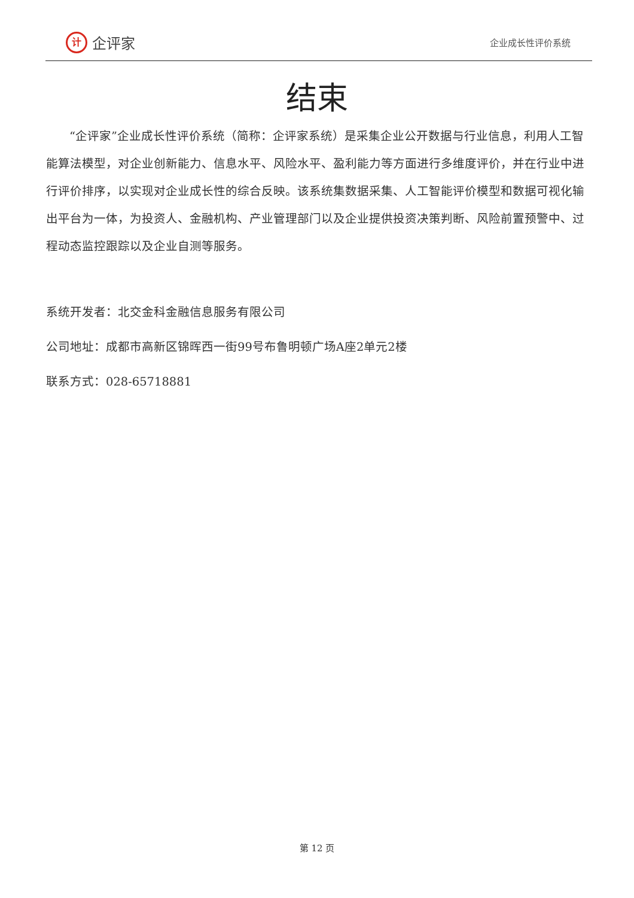计企评家
企业成长性评价系统
结束
“企评家”企业成长性评价系统（简称：企评家系统）是采集企业公开数据与行业信息，利用人工智能算法模型，对企业创新能力、信息水平、风险水平、盈利能力等方面进行多维度评价，并在行业中进行评价排序，以实现对企业成长性的综合反映。该系统集数据采集、人工智能评价模型和数据可视化输出平台为一体，为投资人、金融机构、产业管理部门以及企业提供投资决策判断、风险前置预警中、过程动态监控跟踪以及企业自测等服务。
系统开发者：北交金科金融信息服务有限公司
公司地址：成都市高新区锦晖西一街99号布鲁明顿广场A座2单元2楼
联系方式：028-65718881
第 12 页